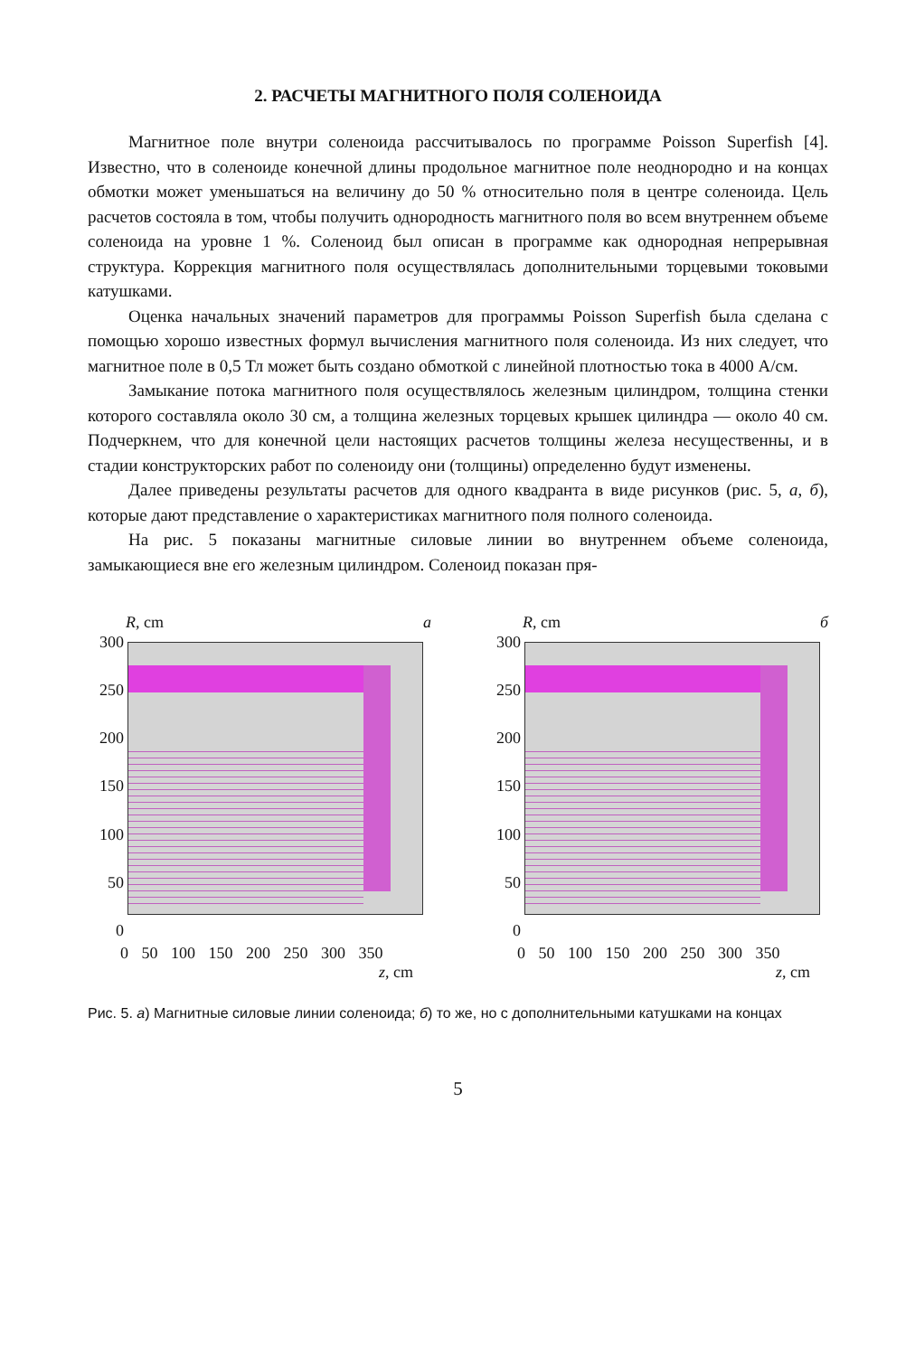2. РАСЧЕТЫ МАГНИТНОГО ПОЛЯ СОЛЕНОИДА
Магнитное поле внутри соленоида рассчитывалось по программе Poisson Superfish [4]. Известно, что в соленоиде конечной длины продольное магнитное поле неоднородно и на концах обмотки может уменьшаться на величину до 50 % относительно поля в центре соленоида. Цель расчетов состояла в том, чтобы получить однородность магнитного поля во всем внутреннем объеме соленоида на уровне 1 %. Соленоид был описан в программе как однородная непрерывная структура. Коррекция магнитного поля осуществлялась дополнительными торцевыми токовыми катушками.
Оценка начальных значений параметров для программы Poisson Superfish была сделана с помощью хорошо известных формул вычисления магнитного поля соленоида. Из них следует, что магнитное поле в 0,5 Тл может быть создано обмоткой с линейной плотностью тока в 4000 А/см.
Замыкание потока магнитного поля осуществлялось железным цилиндром, толщина стенки которого составляла около 30 см, а толщина железных торцевых крышек цилиндра — около 40 см. Подчеркнем, что для конечной цели настоящих расчетов толщины железа несущественны, и в стадии конструкторских работ по соленоиду они (толщины) определенно будут изменены.
Далее приведены результаты расчетов для одного квадранта в виде рисунков (рис. 5, а, б), которые дают представление о характеристиках магнитного поля полного соленоида.
На рис. 5 показаны магнитные силовые линии во внутреннем объеме соленоида, замыкающиеся вне его железным цилиндром. Соленоид показан пря-
R, cm а
300
250
200
150
100
50
0
0 50 100 150 200 250 300 350
z, cm
R, cm б
300
250
200
150
100
50
0
0 50 100 150 200 250 300 350
z, cm
Рис. 5. а) Магнитные силовые линии соленоида; б) то же, но с дополнительными катушками на концах
5